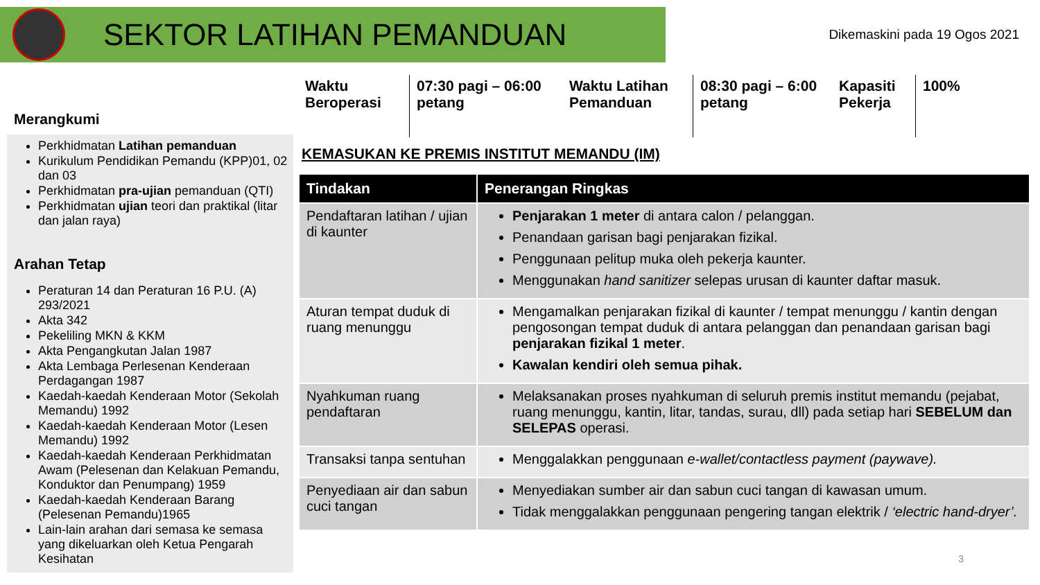SEKTOR LATIHAN PEMANDUAN
Dikemaskini pada 19 Ogos 2021
Merangkumi
Perkhidmatan Latihan pemanduan
Kurikulum Pendidikan Pemandu (KPP)01, 02 dan 03
Perkhidmatan pra-ujian pemanduan (QTI)
Perkhidmatan ujian teori dan praktikal (litar dan jalan raya)
Arahan Tetap
Peraturan 14 dan Peraturan 16 P.U. (A) 293/2021
Akta 342
Pekeliling MKN & KKM
Akta Pengangkutan Jalan 1987
Akta Lembaga Perlesenan Kenderaan Perdagangan 1987
Kaedah-kaedah Kenderaan Motor (Sekolah Memandu) 1992
Kaedah-kaedah Kenderaan Motor (Lesen Memandu) 1992
Kaedah-kaedah Kenderaan Perkhidmatan Awam (Pelesenan dan Kelakuan Pemandu, Konduktor dan Penumpang) 1959
Kaedah-kaedah Kenderaan Barang (Pelesenan Pemandu)1965
Lain-lain arahan dari semasa ke semasa yang dikeluarkan oleh Ketua Pengarah Kesihatan
Waktu Beroperasi
07:30 pagi – 06:00 petang
Waktu Latihan Pemanduan
08:30 pagi – 6:00 petang
Kapasiti Pekerja
100%
KEMASUKAN KE PREMIS INSTITUT MEMANDU (IM)
| Tindakan | Penerangan Ringkas |
| --- | --- |
| Pendaftaran latihan / ujian di kaunter | Penjarakan 1 meter di antara calon / pelanggan. Penandaan garisan bagi penjarakan fizikal. Penggunaan pelitup muka oleh pekerja kaunter. Menggunakan hand sanitizer selepas urusan di kaunter daftar masuk. |
| Aturan tempat duduk di ruang menunggu | Mengamalkan penjarakan fizikal di kaunter / tempat menunggu / kantin dengan pengosongan tempat duduk di antara pelanggan dan penandaan garisan bagi penjarakan fizikal 1 meter . Kawalan kendiri oleh semua pihak. |
| Nyahkuman ruang pendaftaran | Melaksanakan proses nyahkuman di seluruh premis institut memandu (pejabat, ruang menunggu, kantin, litar, tandas, surau, dll) pada setiap hari SEBELUM dan SELEPAS operasi. |
| Transaksi tanpa sentuhan | Menggalakkan penggunaan e-wallet/contactless payment (paywave). |
| Penyediaan air dan sabun cuci tangan | Menyediakan sumber air dan sabun cuci tangan di kawasan umum. Tidak menggalakkan penggunaan pengering tangan elektrik / ‘electric hand-dryer’. |
3